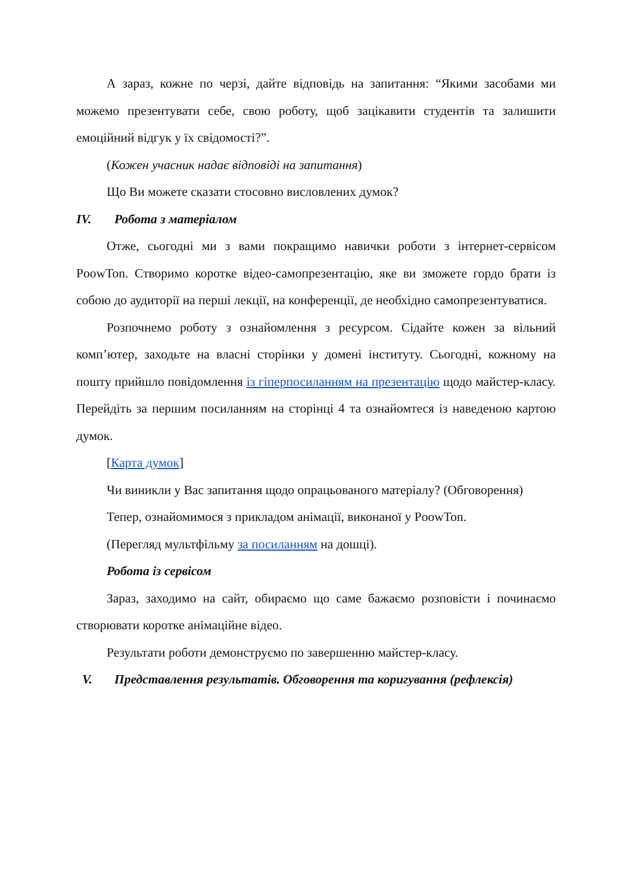А зараз, кожне по черзі, дайте відповідь на запитання: “Якими засобами ми можемо презентувати себе, свою роботу, щоб зацікавити студентів та залишити емоційний відгук у їх свідомості?”.
(Кожен учасник надає відповіді на запитання)
Що Ви можете сказати стосовно висловлених думок?
IV. Робота з матеріалом
Отже, сьогодні ми з вами покращимо навички роботи з інтернет-сервісом PoowTon. Створимо коротке відео-самопрезентацію, яке ви зможете гордо брати із собою до аудиторії на перші лекції, на конференції, де необхідно самопрезентуватися.
Розпочнемо роботу з ознайомлення з ресурсом. Сідайте кожен за вільний комп’ютер, заходьте на власні сторінки у домені інституту. Сьогодні, кожному на пошту прийшло повідомлення із гіперпосиланням на презентацію щодо майстер-класу. Перейдіть за першим посиланням на сторінці 4 та ознайомтеся із наведеною картою думок.
[Карта думок]
Чи виникли у Вас запитання щодо опрацьованого матеріалу? (Обговорення)
Тепер, ознайомимося з прикладом анімації, виконаної у PoowTon.
(Перегляд мультфільму за посиланням на дошці).
Робота із сервісом
Зараз, заходимо на сайт, обираємо що саме бажаємо розповісти і починаємо створювати коротке анімаційне відео.
Результати роботи демонструємо по завершенню майстер-класу.
V. Представлення результатів. Обговорення та коригування (рефлексія)